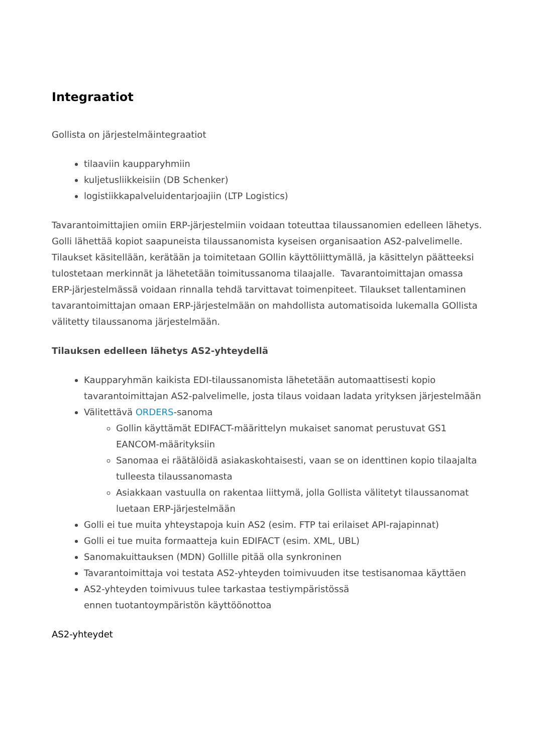Integraatiot
Gollista on järjestelmäintegraatiot
tilaaviin kaupparyhmiin
kuljetusliikkeisiin (DB Schenker)
logistiikkapalveluidentarjoajiin (LTP Logistics)
Tavarantoimittajien omiin ERP-järjestelmiin voidaan toteuttaa tilaussanomien edelleen lähetys. Golli lähettää kopiot saapuneista tilaussanomista kyseisen organisaation AS2-palvelimelle. Tilaukset käsitellään, kerätään ja toimitetaan GOllin käyttöliittymällä, ja käsittelyn päätteeksi tulostetaan merkinnät ja lähetetään toimitussanoma tilaajalle. Tavarantoimittajan omassa ERP-järjestelmässä voidaan rinnalla tehdä tarvittavat toimenpiteet. Tilaukset tallentaminen tavarantoimittajan omaan ERP-järjestelmään on mahdollista automatisoida lukemalla GOllista välitetty tilaussanoma järjestelmään.
Tilauksen edelleen lähetys AS2-yhteydellä
Kaupparyhmän kaikista EDI-tilaussanomista lähetetään automaattisesti kopio tavarantoimittajan AS2-palvelimelle, josta tilaus voidaan ladata yrityksen järjestelmään
Välitettävä ORDERS-sanoma
Gollin käyttämät EDIFACT-määrittelyn mukaiset sanomat perustuvat GS1 EANCOM-määrityksiin
Sanomaa ei räätälöidä asiakaskohtaisesti, vaan se on identtinen kopio tilaajalta tulleesta tilaussanomasta
Asiakkaan vastuulla on rakentaa liittymä, jolla Gollista välitetyt tilaussanomat luetaan ERP-järjestelmään
Golli ei tue muita yhteystapoja kuin AS2 (esim. FTP tai erilaiset API-rajapinnat)
Golli ei tue muita formaatteja kuin EDIFACT (esim. XML, UBL)
Sanomakuittauksen (MDN) Gollille pitää olla synkroninen
Tavarantoimittaja voi testata AS2-yhteyden toimivuuden itse testisanomaa käyttäen
AS2-yhteyden toimivuus tulee tarkastaa testiympäristössä
ennen tuotantoympäristön käyttöönottoa
AS2-yhteydet